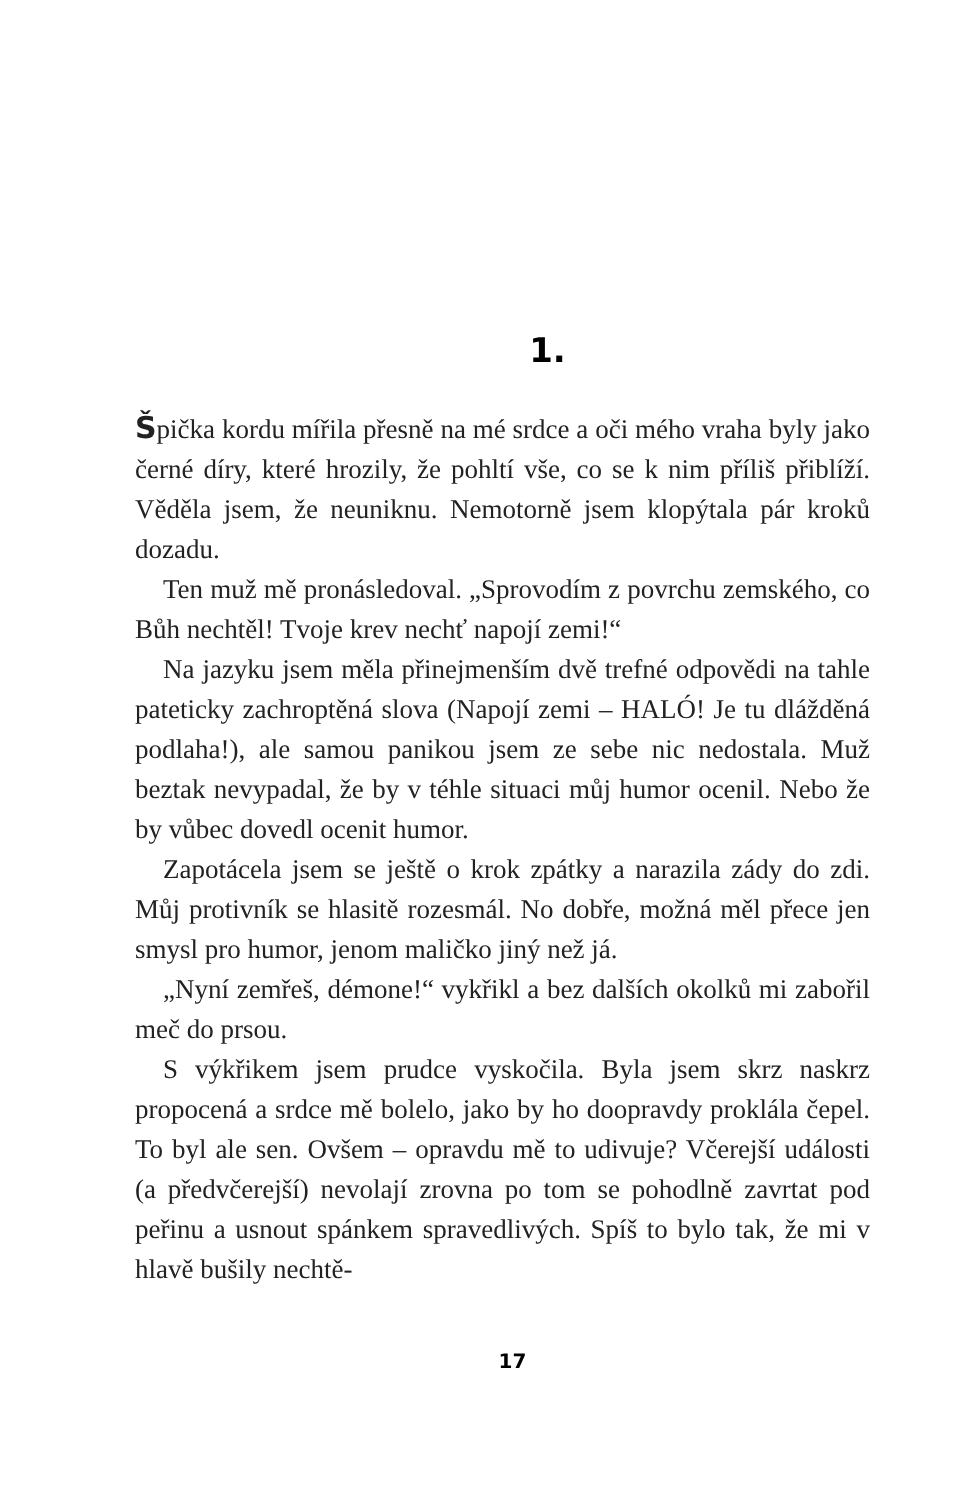1.
Špička kordu mířila přesně na mé srdce a oči mého vraha byly jako černé díry, které hrozily, že pohltí vše, co se k nim příliš přiblíží. Věděla jsem, že neuniknu. Nemotorně jsem klopýtala pár kroků dozadu.
Ten muž mě pronásledoval. „Sprovodím z povrchu zemského, co Bůh nechtěl! Tvoje krev nechť napojí zemi!“
Na jazyku jsem měla přinejmenším dvě trefné odpovědi na tahle pateticky zachroptěná slova (Napojí zemi – HALÓ! Je tu dlážděná podlaha!), ale samou panikou jsem ze sebe nic nedostala. Muž beztak nevypadal, že by v téhle situaci můj humor ocenil. Nebo že by vůbec dovedl ocenit humor.
Zapotácela jsem se ještě o krok zpátky a narazila zády do zdi. Můj protivník se hlasitě rozesmál. No dobře, možná měl přece jen smysl pro humor, jenom maličko jiný než já.
„Nyní zemřeš, démone!“ vykřikl a bez dalších okolků mi zabořil meč do prsou.
S výkřikem jsem prudce vyskočila. Byla jsem skrz naskrz propocená a srdce mě bolelo, jako by ho doopravdy proklála čepel. To byl ale sen. Ovšem – opravdu mě to udivuje? Včerejší události (a předvčerejší) nevolají zrovna po tom se pohodlně zavrtat pod peřinu a usnout spánkem spravedlivých. Spíš to bylo tak, že mi v hlavě bušily nechtě-
17